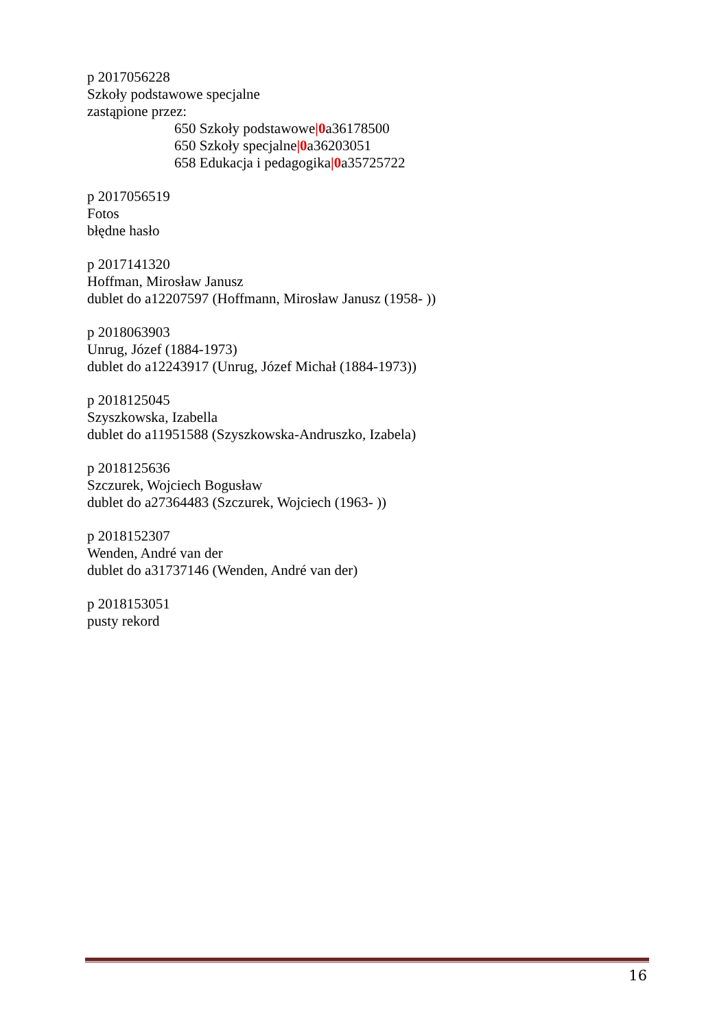p 2017056228
Szkoły podstawowe specjalne
zastąpione przez:
650 Szkoły podstawowe|0a36178500
650 Szkoły specjalne|0a36203051
658 Edukacja i pedagogika|0a35725722
p 2017056519
Fotos
błędne hasło
p 2017141320
Hoffman, Mirosław Janusz
dublet do a12207597 (Hoffmann, Mirosław Janusz (1958- ))
p 2018063903
Unrug, Józef (1884-1973)
dublet do a12243917 (Unrug, Józef Michał (1884-1973))
p 2018125045
Szyszkowska, Izabella
dublet do a11951588 (Szyszkowska-Andruszko, Izabela)
p 2018125636
Szczurek, Wojciech Bogusław
dublet do a27364483 (Szczurek, Wojciech (1963- ))
p 2018152307
Wenden, André van der
dublet do a31737146 (Wenden, André van der)
p 2018153051
pusty rekord
16